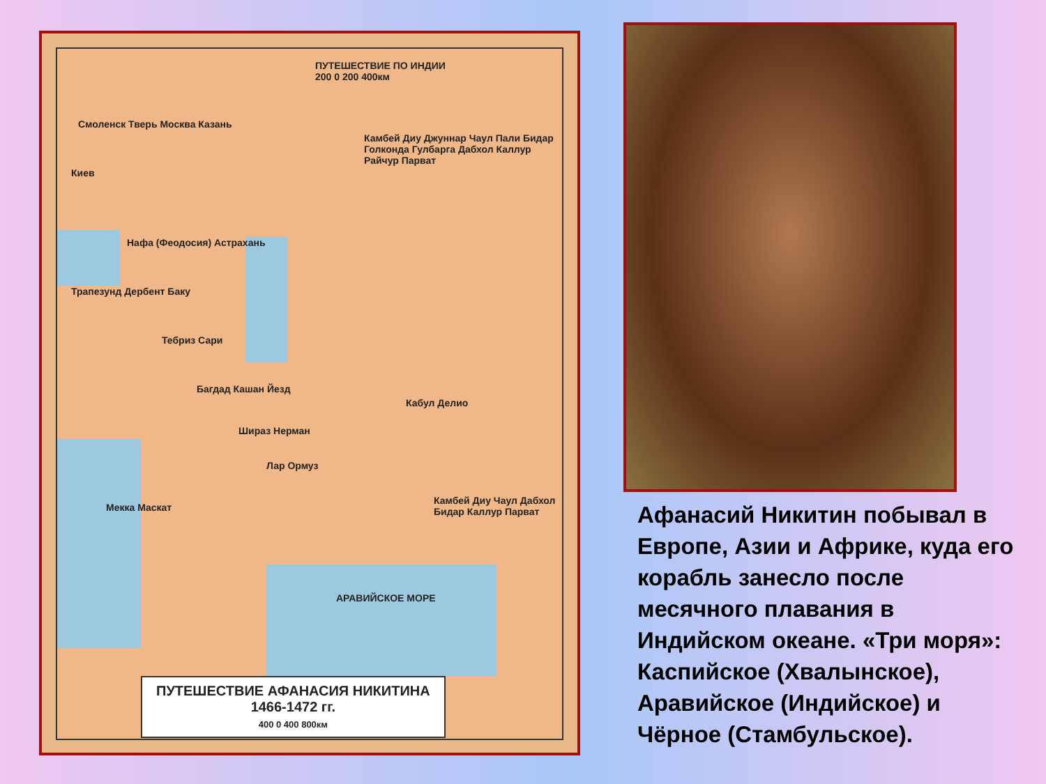ПУТЕШЕСТВИЕ ПО ИНДИИ
200 0 200 400км
Смоленск Тверь Москва Казань
Киев
Нафа (Феодосия) Астрахань
Трапезунд Дербент Баку
Тебриз Сари
Багдад Кашан Йезд
Шираз Нерман
Лар Ормуз
Мекка Маскат
Камбей Диу Джуннар Чаул Пали Бидар Голконда Гулбарга Дабхол Каллур Райчур Парват
Кабул Делио
Камбей Диу Чаул Дабхол Бидар Каллур Парват
АРАВИЙСКОЕ МОРЕ
ПУТЕШЕСТВИЕ АФАНАСИЯ НИКИТИНА
1466-1472 гг.
400 0 400 800км
Афанасий Никитин побывал в Европе, Азии и Африке, куда его корабль занесло после месячного плавания в Индийском океане. «Три моря»: Каспийское (Хвалынское), Аравийское (Индийское) и Чёрное (Стамбульское).